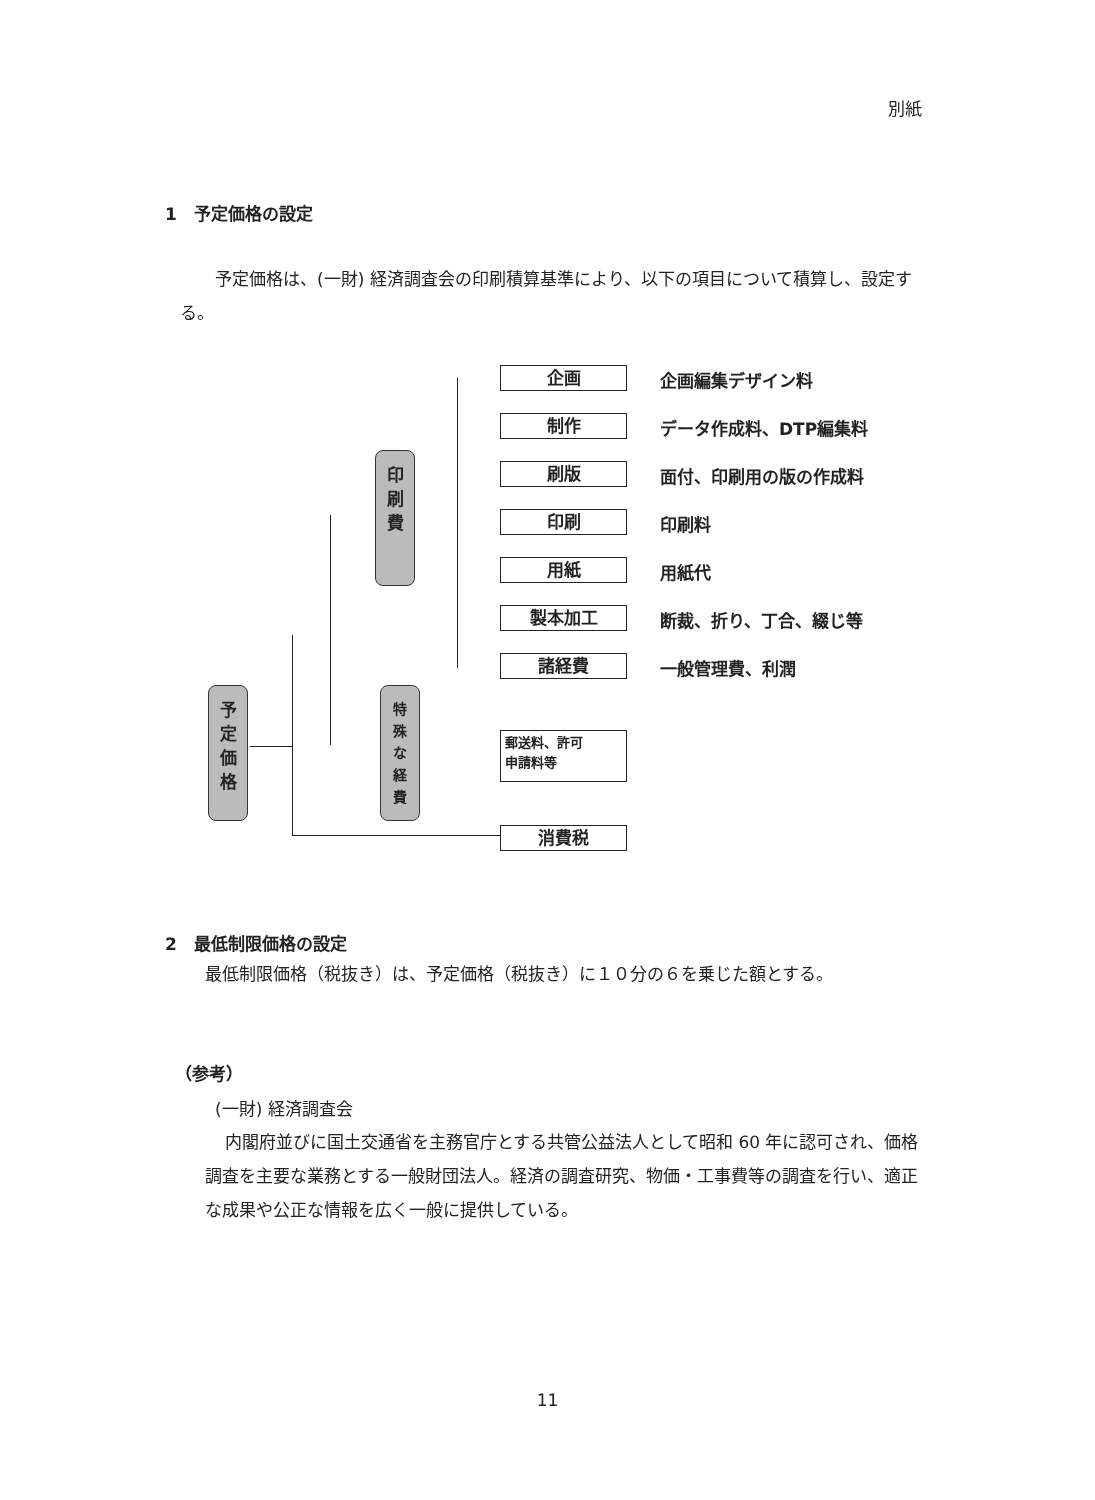別紙
1　予定価格の設定
予定価格は、(一財) 経済調査会の印刷積算基準により、以下の項目について積算し、設定する。
予
定
価
格
印
刷
費
特
殊
な
経
費
企画 企画編集デザイン料
制作 データ作成料、DTP編集料
刷版 面付、印刷用の版の作成料
印刷 印刷料
用紙 用紙代
製本加工 断裁、折り、丁合、綴じ等
諸経費 一般管理費、利潤
郵送料、許可
申請料等
消費税
2　最低制限価格の設定
最低制限価格（税抜き）は、予定価格（税抜き）に１０分の６を乗じた額とする。
（参考）
(一財) 経済調査会
内閣府並びに国土交通省を主務官庁とする共管公益法人として昭和 60 年に認可され、価格調査を主要な業務とする一般財団法人。経済の調査研究、物価・工事費等の調査を行い、適正な成果や公正な情報を広く一般に提供している。
11